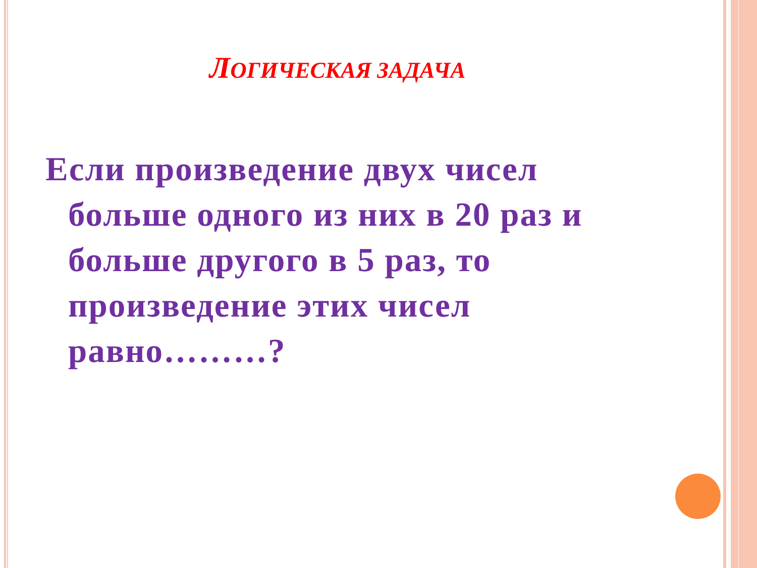ЛОГИЧЕСКАЯ ЗАДАЧА
Если произведение двух чисел больше одного из них в 20 раз и больше другого в 5 раз, то произведение этих чисел равно………?